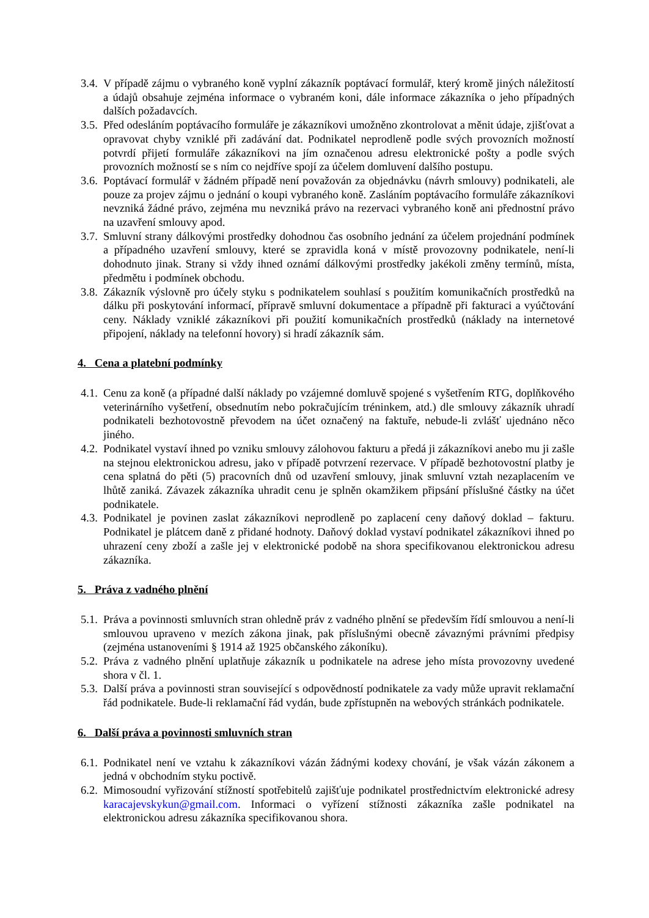3.4. V případě zájmu o vybraného koně vyplní zákazník poptávací formulář, který kromě jiných náležitostí a údajů obsahuje zejména informace o vybraném koni, dále informace zákazníka o jeho případných dalších požadavcích.
3.5. Před odesláním poptávacího formuláře je zákazníkovi umožněno zkontrolovat a měnit údaje, zjišťovat a opravovat chyby vzniklé při zadávání dat. Podnikatel neprodleně podle svých provozních možností potvrdí přijetí formuláře zákazníkovi na jím označenou adresu elektronické pošty a podle svých provozních možností se s ním co nejdříve spojí za účelem domluvení dalšího postupu.
3.6. Poptávací formulář v žádném případě není považován za objednávku (návrh smlouvy) podnikateli, ale pouze za projev zájmu o jednání o koupi vybraného koně. Zasláním poptávacího formuláře zákazníkovi nevzniká žádné právo, zejména mu nevzniká právo na rezervaci vybraného koně ani přednostní právo na uzavření smlouvy apod.
3.7. Smluvní strany dálkovými prostředky dohodnou čas osobního jednání za účelem projednání podmínek a případného uzavření smlouvy, které se zpravidla koná v místě provozovny podnikatele, není-li dohodnuto jinak. Strany si vždy ihned oznámí dálkovými prostředky jakékoli změny termínů, místa, předmětu i podmínek obchodu.
3.8. Zákazník výslovně pro účely styku s podnikatelem souhlasí s použitím komunikačních prostředků na dálku při poskytování informací, přípravě smluvní dokumentace a případně při fakturaci a vyúčtování ceny. Náklady vzniklé zákazníkovi při použití komunikačních prostředků (náklady na internetové připojení, náklady na telefonní hovory) si hradí zákazník sám.
4. Cena a platební podmínky
4.1. Cenu za koně (a případné další náklady po vzájemné domluvě spojené s vyšetřením RTG, doplňkového veterinárního vyšetření, obsednutím nebo pokračujícím tréninkem, atd.) dle smlouvy zákazník uhradí podnikateli bezhotovostně převodem na účet označený na faktuře, nebude-li zvlášť ujednáno něco jiného.
4.2. Podnikatel vystaví ihned po vzniku smlouvy zálohovou fakturu a předá ji zákazníkovi anebo mu ji zašle na stejnou elektronickou adresu, jako v případě potvrzení rezervace. V případě bezhotovostní platby je cena splatná do pěti (5) pracovních dnů od uzavření smlouvy, jinak smluvní vztah nezaplacením ve lhůtě zaniká. Závazek zákazníka uhradit cenu je splněn okamžikem připsání příslušné částky na účet podnikatele.
4.3. Podnikatel je povinen zaslat zákazníkovi neprodleně po zaplacení ceny daňový doklad – fakturu. Podnikatel je plátcem daně z přidané hodnoty. Daňový doklad vystaví podnikatel zákazníkovi ihned po uhrazení ceny zboží a zašle jej v elektronické podobě na shora specifikovanou elektronickou adresu zákazníka.
5. Práva z vadného plnění
5.1. Práva a povinnosti smluvních stran ohledně práv z vadného plnění se především řídí smlouvou a není-li smlouvou upraveno v mezích zákona jinak, pak příslušnými obecně závaznými právními předpisy (zejména ustanoveními § 1914 až 1925 občanského zákoníku).
5.2. Práva z vadného plnění uplatňuje zákazník u podnikatele na adrese jeho místa provozovny uvedené shora v čl. 1.
5.3. Další práva a povinnosti stran související s odpovědností podnikatele za vady může upravit reklamační řád podnikatele. Bude-li reklamační řád vydán, bude zpřístupněn na webových stránkách podnikatele.
6. Další práva a povinnosti smluvních stran
6.1. Podnikatel není ve vztahu k zákazníkovi vázán žádnými kodexy chování, je však vázán zákonem a jedná v obchodním styku poctivě.
6.2. Mimosoudní vyřizování stížností spotřebitelů zajišťuje podnikatel prostřednictvím elektronické adresy karacajevskykun@gmail.com. Informaci o vyřízení stížnosti zákazníka zašle podnikatel na elektronickou adresu zákazníka specifikovanou shora.